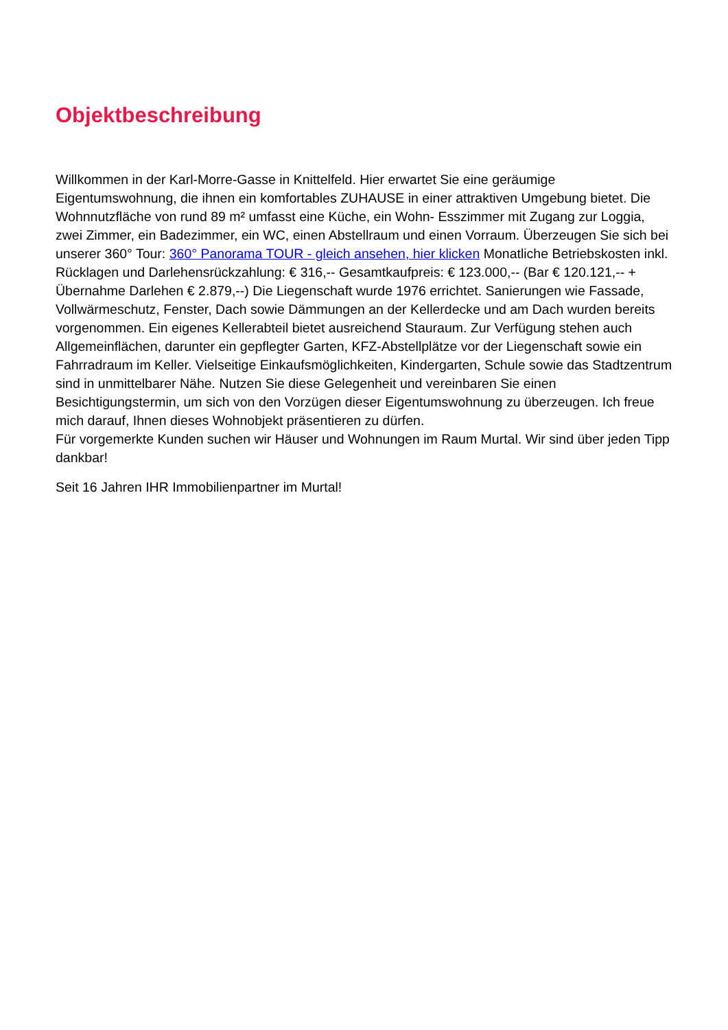Objektbeschreibung
Willkommen in der Karl-Morre-Gasse in Knittelfeld. Hier erwartet Sie eine geräumige Eigentumswohnung, die ihnen ein komfortables ZUHAUSE in einer attraktiven Umgebung bietet. Die Wohnnutzfläche von rund 89 m² umfasst eine Küche, ein Wohn- Esszimmer mit Zugang zur Loggia, zwei Zimmer, ein Badezimmer, ein WC, einen Abstellraum und einen Vorraum. Überzeugen Sie sich bei unserer 360° Tour: 360° Panorama TOUR - gleich ansehen, hier klicken Monatliche Betriebskosten inkl. Rücklagen und Darlehensrückzahlung: € 316,-- Gesamtkaufpreis: € 123.000,-- (Bar € 120.121,-- + Übernahme Darlehen € 2.879,--) Die Liegenschaft wurde 1976 errichtet. Sanierungen wie Fassade, Vollwärmeschutz, Fenster, Dach sowie Dämmungen an der Kellerdecke und am Dach wurden bereits vorgenommen. Ein eigenes Kellerabteil bietet ausreichend Stauraum. Zur Verfügung stehen auch Allgemeinflächen, darunter ein gepflegter Garten, KFZ-Abstellplätze vor der Liegenschaft sowie ein Fahrradraum im Keller. Vielseitige Einkaufsmöglichkeiten, Kindergarten, Schule sowie das Stadtzentrum sind in unmittelbarer Nähe. Nutzen Sie diese Gelegenheit und vereinbaren Sie einen Besichtigungstermin, um sich von den Vorzügen dieser Eigentumswohnung zu überzeugen. Ich freue mich darauf, Ihnen dieses Wohnobjekt präsentieren zu dürfen.
Für vorgemerkte Kunden suchen wir Häuser und Wohnungen im Raum Murtal. Wir sind über jeden Tipp dankbar!
Seit 16 Jahren IHR Immobilienpartner im Murtal!